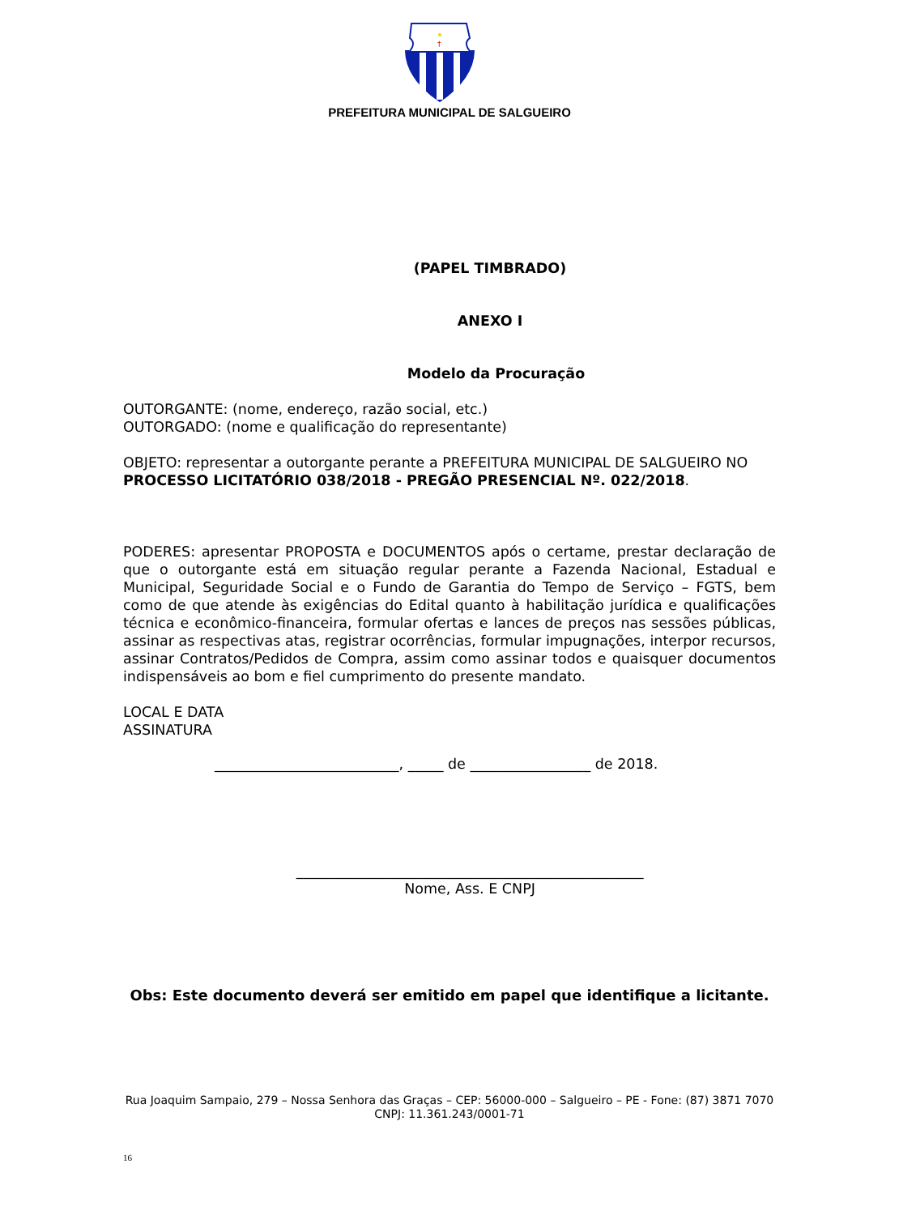†
PREFEITURA MUNICIPAL DE SALGUEIRO
(PAPEL TIMBRADO)
ANEXO I
Modelo da Procuração
OUTORGANTE: (nome, endereço, razão social, etc.)
OUTORGADO: (nome e qualificação do representante)
OBJETO: representar a outorgante perante a PREFEITURA MUNICIPAL DE SALGUEIRO NO PROCESSO LICITATÓRIO 038/2018 - PREGÃO PRESENCIAL Nº. 022/2018.
PODERES: apresentar PROPOSTA e DOCUMENTOS após o certame, prestar declaração de que o outorgante está em situação regular perante a Fazenda Nacional, Estadual e Municipal, Seguridade Social e o Fundo de Garantia do Tempo de Serviço – FGTS, bem como de que atende às exigências do Edital quanto à habilitação jurídica e qualificações técnica e econômico-financeira, formular ofertas e lances de preços nas sessões públicas, assinar as respectivas atas, registrar ocorrências, formular impugnações, interpor recursos, assinar Contratos/Pedidos de Compra, assim como assinar todos e quaisquer documentos indispensáveis ao bom e fiel cumprimento do presente mandato.
LOCAL E DATA
ASSINATURA
__________________________, _____ de _________________ de 2018.
_________________________________________________
Nome, Ass. E CNPJ
Obs: Este documento deverá ser emitido em papel que identifique a licitante.
Rua Joaquim Sampaio, 279 – Nossa Senhora das Graças – CEP: 56000-000 – Salgueiro – PE - Fone: (87) 3871 7070
CNPJ: 11.361.243/0001-71
16